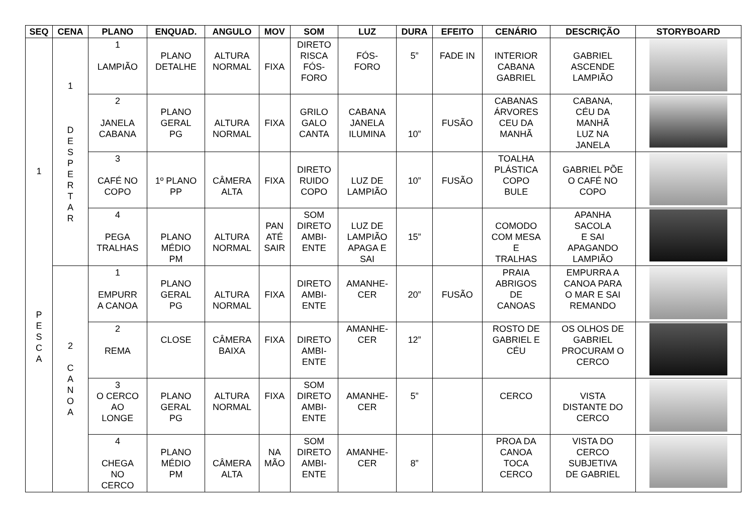| SEQ | CENA | PLANO | ENQUAD. | ANGULO | MOV | SOM | LUZ | DURA | EFEITO | CENÁRIO | DESCRIÇÃO | STORYBOARD |
| --- | --- | --- | --- | --- | --- | --- | --- | --- | --- | --- | --- | --- |
| 1 P E S C A | 1 D E S P E R T A R | 1 LAMPIÃO | PLANO DETALHE | ALTURA NORMAL | FIXA | DIRETO RISCA FÓS- FORO | FÓS- FORO | 5” | FADE IN | INTERIOR CABANA GABRIEL | GABRIEL ASCENDE LAMPIÃO | |
| | | 2 JANELA CABANA | PLANO GERAL PG | ALTURA NORMAL | FIXA | GRILO GALO CANTA | CABANA JANELA ILUMINA | 10” | FUSÃO | CABANAS ÁRVORES CEU DA MANHÃ | CABANA, CÉU DA MANHÃ LUZ NA JANELA | |
| | | 3 CAFÉ NO COPO | 1º PLANO PP | CÂMERA ALTA | FIXA | DIRETO RUIDO COPO | LUZ DE LAMPIÃO | 10” | FUSÃO | TOALHA PLÁSTICA COPO BULE | GABRIEL PÕE O CAFÉ NO COPO | |
| | | 4 PEGA TRALHAS | PLANO MÉDIO PM | ALTURA NORMAL | PAN ATÉ SAIR | SOM DIRETO AMBI- ENTE | LUZ DE LAMPIÃO APAGA E SAI | 15” | | COMODO COM MESA E TRALHAS | APANHA SACOLA E SAI APAGANDO LAMPIÃO | |
| | 2 C A N O A | 1 EMPURR A CANOA | PLANO GERAL PG | ALTURA NORMAL | FIXA | DIRETO AMBI- ENTE | AMANHE- CER | 20” | FUSÃO | PRAIA ABRIGOS DE CANOAS | EMPURRA A CANOA PARA O MAR E SAI REMANDO | |
| | | 2 REMA | CLOSE | CÂMERA BAIXA | FIXA | DIRETO AMBI- ENTE | AMANHE- CER | 12” | | ROSTO DE GABRIEL E CÉU | OS OLHOS DE GABRIEL PROCURAM O CERCO | |
| | | 3 O CERCO AO LONGE | PLANO GERAL PG | ALTURA NORMAL | FIXA | SOM DIRETO AMBI- ENTE | AMANHE- CER | 5” | | CERCO | VISTA DISTANTE DO CERCO | |
| | | 4 CHEGA NO CERCO | PLANO MÉDIO PM | CÂMERA ALTA | NA MÃO | SOM DIRETO AMBI- ENTE | AMANHE- CER | 8” | | PROA DA CANOA TOCA CERCO | VISTA DO CERCO SUBJETIVA DE GABRIEL | |